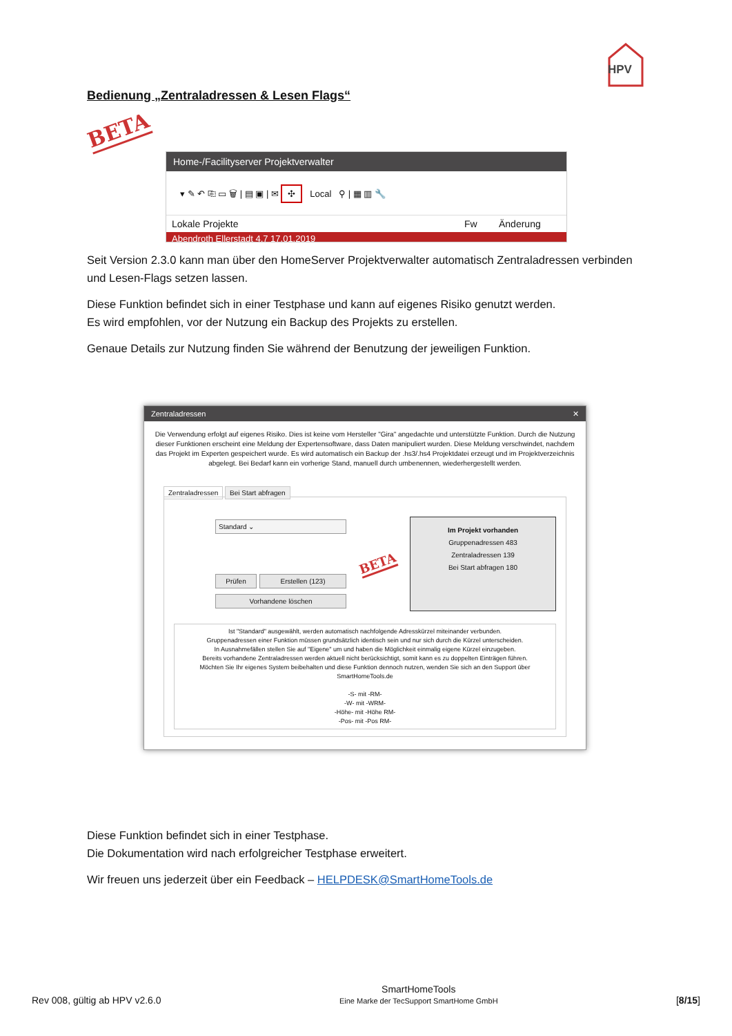HPV
Bedienung „Zentraladressen & Lesen Flags“
BETA
Home-/Facilityserver Projektverwalter
▾ ✎ ↶ ⎘ ▭ 🗑 | ▤ ▣ | ✉ ✣ Local ⚲ | ▦ ▥ 🔧
Lokale Projekte Fw Änderung
Abendroth Ellerstadt 4.7 17.01.2019
Seit Version 2.3.0 kann man über den HomeServer Projektverwalter automatisch Zentraladressen verbinden und Lesen-Flags setzen lassen.
Diese Funktion befindet sich in einer Testphase und kann auf eigenes Risiko genutzt werden.
Es wird empfohlen, vor der Nutzung ein Backup des Projekts zu erstellen.
Genaue Details zur Nutzung finden Sie während der Benutzung der jeweiligen Funktion.
Zentraladressen ✕
Die Verwendung erfolgt auf eigenes Risiko. Dies ist keine vom Hersteller "Gira" angedachte und unterstützte Funktion. Durch die Nutzung dieser Funktionen erscheint eine Meldung der Expertensoftware, dass Daten manipuliert wurden. Diese Meldung verschwindet, nachdem das Projekt im Experten gespeichert wurde. Es wird automatisch ein Backup der .hs3/.hs4 Projektdatei erzeugt und im Projektverzeichnis abgelegt. Bei Bedarf kann ein vorherige Stand, manuell durch umbenennen, wiederhergestellt werden.
Zentraladressen Bei Start abfragen
Standard ⌄
Prüfen Erstellen (123)
Vorhandene löschen
BETA
Im Projekt vorhanden
Gruppenadressen 483
Zentraladressen 139
Bei Start abfragen 180
Ist "Standard" ausgewählt, werden automatisch nachfolgende Adresskürzel miteinander verbunden.
Gruppenadressen einer Funktion müssen grundsätzlich identisch sein und nur sich durch die Kürzel unterscheiden.
In Ausnahmefällen stellen Sie auf "Eigene" um und haben die Möglichkeit einmalig eigene Kürzel einzugeben.
Bereits vorhandene Zentraladressen werden aktuell nicht berücksichtigt, somit kann es zu doppelten Einträgen führen.
Möchten Sie Ihr eigenes System beibehalten und diese Funktion dennoch nutzen, wenden Sie sich an den Support über
SmartHomeTools.de
-S- mit -RM-
-W- mit -WRM-
-Höhe- mit -Höhe RM-
-Pos- mit -Pos RM-
Diese Funktion befindet sich in einer Testphase.
Die Dokumentation wird nach erfolgreicher Testphase erweitert.
Wir freuen uns jederzeit über ein Feedback – HELPDESK@SmartHomeTools.de
Rev 008, gültig ab HPV v2.6.0 SmartHomeTools
Eine Marke der TecSupport SmartHome GmbH [8/15]